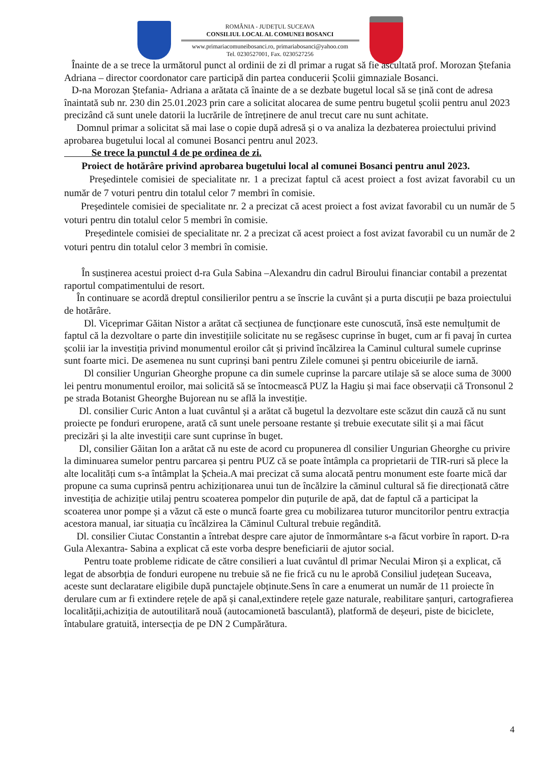ROMÂNIA - JUDEȚUL SUCEAVA
CONSILIUL LOCAL AL COMUNEI BOSANCI
www.primariacomuneibosanci.ro, primariabosanci@yahoo.com
Tel. 0230527001, Fax. 0230527256
Înainte de a se trece la următorul punct al ordinii de zi dl primar a rugat să fie ascultată prof. Morozan Ștefania Adriana – director coordonator care participă din partea conducerii Școlii gimnaziale Bosanci.
D-na Morozan Ștefania- Adriana a arătata că înainte de a se dezbate bugetul local să se țină cont de adresa înaintată sub nr. 230 din 25.01.2023 prin care a solicitat alocarea de sume pentru bugetul școlii pentru anul 2023 precizând că sunt unele datorii la lucrările de întreținere de anul trecut care nu sunt achitate.
Domnul primar a solicitat să mai lase o copie după adresă și o va analiza la dezbaterea proiectului privind aprobarea bugetului local al comunei Bosanci pentru anul 2023.
Se trece la punctul 4 de pe ordinea de zi.
Proiect de hotărâre privind aprobarea bugetului local al comunei Bosanci pentru anul 2023.
Președintele comisiei de specialitate nr. 1 a precizat faptul că acest proiect a fost avizat favorabil cu un număr de 7 voturi pentru din totalul celor 7 membri în comisie.
Președintele comisiei de specialitate nr. 2 a precizat că acest proiect a fost avizat favorabil cu un număr de 5 voturi pentru din totalul celor 5 membri în comisie.
Președintele comisiei de specialitate nr. 2 a precizat că acest proiect a fost avizat favorabil cu un număr de 2 voturi pentru din totalul celor 3 membri în comisie.
În susținerea acestui proiect d-ra Gula Sabina –Alexandru din cadrul Biroului financiar contabil a prezentat raportul compatimentului de resort.
În continuare se acordă dreptul consilierilor pentru a se înscrie la cuvânt și a purta discuții pe baza proiectului de hotărâre.
Dl. Viceprimar Găitan Nistor a arătat că secțiunea de funcționare este cunoscută, însă este nemulțumit de faptul că la dezvoltare o parte din investițiile solicitate nu se regăsesc cuprinse în buget, cum ar fi pavaj în curtea școlii iar la investiția privind monumentul eroilor cât și privind încălzirea la Caminul cultural sumele cuprinse sunt foarte mici. De asemenea nu sunt cuprinși bani pentru Zilele comunei și pentru obiceiurile de iarnă.
Dl consilier Ungurian Gheorghe propune ca din sumele cuprinse la parcare utilaje să se aloce suma de 3000 lei pentru monumentul eroilor, mai solicită să se întocmească PUZ la Hagiu și mai face observații că Tronsonul 2 pe strada Botanist Gheorghe Bujorean nu se află la investiție.
Dl. consilier Curic Anton a luat cuvântul și a arătat că bugetul la dezvoltare este scăzut din cauză că nu sunt proiecte pe fonduri eruropene, arată că sunt unele persoane restante și trebuie executate silit și a mai făcut precizări și la alte investiții care sunt cuprinse în buget.
Dl, consilier Găitan Ion a arătat că nu este de acord cu propunerea dl consilier Ungurian Gheorghe cu privire la diminuarea sumelor pentru parcarea și pentru PUZ că se poate întâmpla ca proprietarii de TIR-ruri să plece la alte localități cum s-a întâmplat la Șcheia.A mai precizat că suma alocată pentru monument este foarte mică dar propune ca suma cuprinsă pentru achiziționarea unui tun de încălzire la căminul cultural să fie direcționată către investiția de achiziție utilaj pentru scoaterea pompelor din puțurile de apă, dat de faptul că a participat la scoaterea unor pompe și a văzut că este o muncă foarte grea cu mobilizarea tuturor muncitorilor pentru extracția acestora manual, iar situația cu încălzirea la Căminul Cultural trebuie regândită.
Dl. consilier Ciutac Constantin a întrebat despre care ajutor de înmormântare s-a făcut vorbire în raport. D-ra Gula Alexantra- Sabina a explicat că este vorba despre beneficiarii de ajutor social.
Pentru toate probleme ridicate de către consilieri a luat cuvântul dl primar Neculai Miron și a explicat, că legat de absorbția de fonduri europene nu trebuie să ne fie frică cu nu le aprobă Consiliul județean Suceava, aceste sunt declaratare eligibile după punctajele obținute.Sens în care a enumerat un număr de 11 proiecte în derulare cum ar fi extindere rețele de apă și canal,extindere rețele gaze naturale, reabilitare șanțuri, cartografierea localității,achiziția de autoutilitară nouă (autocamionetă basculantă), platformă de deșeuri, piste de biciclete, întabulare gratuită, intersecția de pe DN 2 Cumpărătura.
4